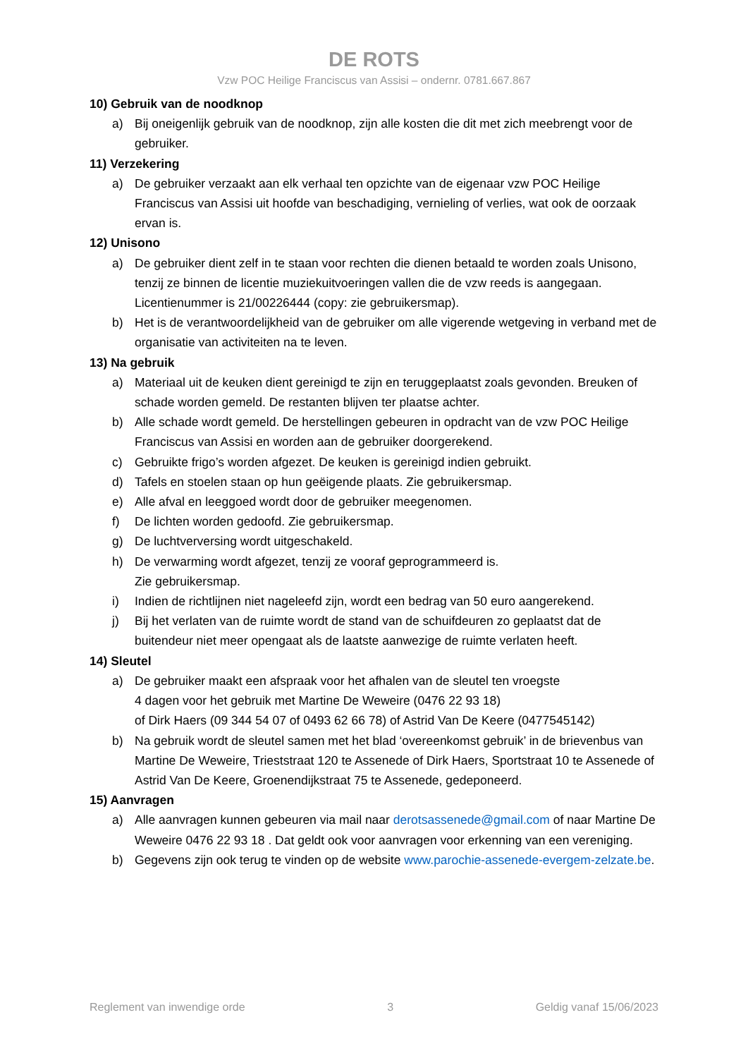DE ROTS
Vzw POC Heilige Franciscus van Assisi – ondernr. 0781.667.867
10) Gebruik van de noodknop
a) Bij oneigenlijk gebruik van de noodknop, zijn alle kosten die dit met zich meebrengt voor de gebruiker.
11) Verzekering
a) De gebruiker verzaakt aan elk verhaal ten opzichte van de eigenaar vzw POC Heilige Franciscus van Assisi uit hoofde van beschadiging, vernieling of verlies, wat ook de oorzaak ervan is.
12) Unisono
a) De gebruiker dient zelf in te staan voor rechten die dienen betaald te worden zoals Unisono, tenzij ze binnen de licentie muziekuitvoeringen vallen die de vzw reeds is aangegaan. Licentienummer is 21/00226444 (copy: zie gebruikersmap).
b) Het is de verantwoordelijkheid van de gebruiker om alle vigerende wetgeving in verband met de organisatie van activiteiten na te leven.
13) Na gebruik
a) Materiaal uit de keuken dient gereinigd te zijn en teruggeplaatst zoals gevonden. Breuken of schade worden gemeld. De restanten blijven ter plaatse achter.
b) Alle schade wordt gemeld. De herstellingen gebeuren in opdracht van de vzw POC Heilige Franciscus van Assisi en worden aan de gebruiker doorgerekend.
c) Gebruikte frigo’s worden afgezet. De keuken is gereinigd indien gebruikt.
d) Tafels en stoelen staan op hun geëigende plaats. Zie gebruikersmap.
e) Alle afval en leeggoed wordt door de gebruiker meegenomen.
f) De lichten worden gedoofd. Zie gebruikersmap.
g) De luchtverversing wordt uitgeschakeld.
h) De verwarming wordt afgezet, tenzij ze vooraf geprogrammeerd is.
Zie gebruikersmap.
i) Indien de richtlijnen niet nageleefd zijn, wordt een bedrag van 50 euro aangerekend.
j) Bij het verlaten van de ruimte wordt de stand van de schuifdeuren zo geplaatst dat de buitendeur niet meer opengaat als de laatste aanwezige de ruimte verlaten heeft.
14) Sleutel
a) De gebruiker maakt een afspraak voor het afhalen van de sleutel ten vroegste
4 dagen voor het gebruik met Martine De Weweire (0476 22 93 18)
of Dirk Haers (09 344 54 07 of 0493 62 66 78) of Astrid Van De Keere (0477545142)
b) Na gebruik wordt de sleutel samen met het blad ‘overeenkomst gebruik’ in de brievenbus van Martine De Weweire, Trieststraat 120 te Assenede of Dirk Haers, Sportstraat 10 te Assenede of Astrid Van De Keere, Groenendijkstraat 75 te Assenede, gedeponeerd.
15) Aanvragen
a) Alle aanvragen kunnen gebeuren via mail naar derotsassenede@gmail.com of naar Martine De Weweire 0476 22 93 18 . Dat geldt ook voor aanvragen voor erkenning van een vereniging.
b) Gegevens zijn ook terug te vinden op de website www.parochie-assenede-evergem-zelzate.be.
Reglement van inwendige orde 3 Geldig vanaf 15/06/2023